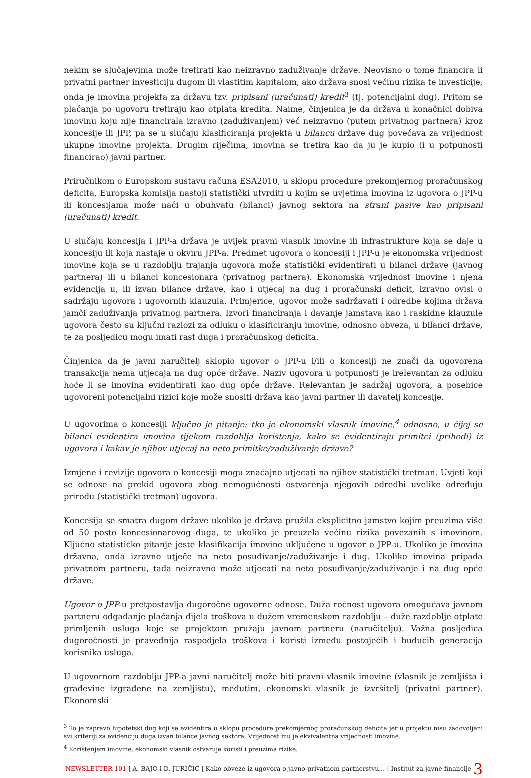nekim se slučajevima može tretirati kao neizravno zaduživanje države. Neovisno o tome financira li privatni partner investiciju dugom ili vlastitim kapitalom, ako država snosi većinu rizika te investicije, onda je imovina projekta za državu tzv. pripisani (uračunati) kredit<sup>3</sup> (tj. potencijalni dug). Pritom se plaćanja po ugovoru tretiraju kao otplata kredita. Naime, činjenica je da država u konačnici dobiva imovinu koju nije financirala izravno (zaduživanjem) već neizravno (putem privatnog partnera) kroz koncesije ili JPP, pa se u slučaju klasificiranja projekta u bilancu države dug povećava za vrijednost ukupne imovine projekta. Drugim riječima, imovina se tretira kao da ju je kupio (i u potpunosti financirao) javni partner.
Priručnikom o Europskom sustavu računa ESA2010, u sklopu procedure prekomjernog proračunskog deficita, Europska komisija nastoji statistički utvrditi u kojim se uvjetima imovina iz ugovora o JPP-u ili koncesijama može naći u obuhvatu (bilanci) javnog sektora na strani pasive kao pripisani (uračunati) kredit.
U slučaju koncesija i JPP-a država je uvijek pravni vlasnik imovine ili infrastrukture koja se daje u koncesiju ili koja nastaje u okviru JPP-a. Predmet ugovora o koncesiji i JPP-u je ekonomska vrijednost imovine koja se u razdoblju trajanja ugovora može statistički evidentirati u bilanci države (javnog partnera) ili u bilanci koncesionara (privatnog partnera). Ekonomska vrijednost imovine i njena evidencija u, ili izvan bilance države, kao i utjecaj na dug i proračunski deficit, izravno ovisi o sadržaju ugovora i ugovornih klauzula. Primjerice, ugovor može sadržavati i odredbe kojima država jamči zaduživanja privatnog partnera. Izvori financiranja i davanje jamstava kao i raskidne klauzule ugovora često su ključni razlozi za odluku o klasificiranju imovine, odnosno obveza, u bilanci države, te za posljedicu mogu imati rast duga i proračunskog deficita.
Činjenica da je javni naručitelj sklopio ugovor o JPP-u i/ili o koncesiji ne znači da ugovorena transakcija nema utjecaja na dug opće države. Naziv ugovora u potpunosti je irelevantan za odluku hoće li se imovina evidentirati kao dug opće države. Relevantan je sadržaj ugovora, a posebice ugovoreni potencijalni rizici koje može snositi država kao javni partner ili davatelj koncesije.
U ugovorima o koncesiji ključno je pitanje: tko je ekonomski vlasnik imovine,<sup>4</sup> odnosno, u čijoj se bilanci evidentira imovina tijekom razdoblja korištenja, kako se evidentiraju primitci (prihodi) iz ugovora i kakav je njihov utjecaj na neto primitke/zaduživanje države?
Izmjene i revizije ugovora o koncesiji mogu značajno utjecati na njihov statistički tretman. Uvjeti koji se odnose na prekid ugovora zbog nemogućnosti ostvarenja njegovih odredbi uvelike određuju prirodu (statistički tretman) ugovora.
Koncesija se smatra dugom države ukoliko je država pružila eksplicitno jamstvo kojim preuzima više od 50 posto koncesionarovog duga, te ukoliko je preuzela većinu rizika povezanih s imovinom. Ključno statističko pitanje jeste klasifikacija imovine uključene u ugovor o JPP-u. Ukoliko je imovina državna, onda izravno utječe na neto posuđivanje/zaduživanje i dug. Ukoliko imovina pripada privatnom partneru, tada neizravno može utjecati na neto posuđivanje/zaduživanje i na dug opće države.
Ugovor o JPP-u pretpostavlja dugoročne ugovorne odnose. Duža ročnost ugovora omogućava javnom partneru odgađanje plaćanja dijela troškova u dužem vremenskom razdoblju – duže razdoblje otplate primljenih usluga koje se projektom pružaju javnom partneru (naručitelju). Važna posljedica dugoročnosti je pravednija raspodjela troškova i koristi između postojećih i budućih generacija korisnika usluga.
U ugovornom razdoblju JPP-a javni naručitelj može biti pravni vlasnik imovine (vlasnik je zemljišta i građevine izgrađene na zemljištu), međutim, ekonomski vlasnik je izvršitelj (privatni partner). Ekonomski
<sup>3</sup> To je zapravo hipotetski dug koji se evidentira u sklopu procedure prekomjernog proračunskog deficita jer u projektu nisu zadovoljeni svi kriteriji za evidenciju duga izvan bilance javnog sektora. Vrijednost mu je ekvivalentna vrijednosti imovine.
<sup>4</sup> Korištenjem imovine, ekonomski vlasnik ostvaruje koristi i preuzima rizike.
NEWSLETTER 101 | A. BAJO i D. JURIČIĆ | Kako obveze iz ugovora o javno-privatnom partnerstvu... | Institut za javne financije 3